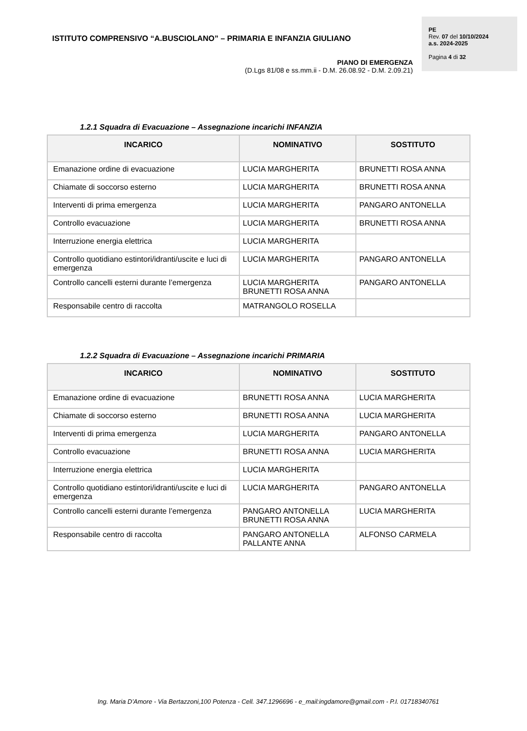ISTITUTO COMPRENSIVO “A.BUSCIOLANO” – PRIMARIA E INFANZIA GIULIANO
PIANO DI EMERGENZA
(D.Lgs 81/08 e ss.mm.ii - D.M. 26.08.92 - D.M. 2.09.21)
PE
Rev. 07 del 10/10/2024
a.s. 2024-2025
Pagina 4 di 32
1.2.1 Squadra di Evacuazione – Assegnazione incarichi INFANZIA
| INCARICO | NOMINATIVO | SOSTITUTO |
| --- | --- | --- |
| Emanazione ordine di evacuazione | LUCIA MARGHERITA | BRUNETTI ROSA ANNA |
| Chiamate di soccorso esterno | LUCIA MARGHERITA | BRUNETTI ROSA ANNA |
| Interventi di prima emergenza | LUCIA MARGHERITA | PANGARO ANTONELLA |
| Controllo evacuazione | LUCIA MARGHERITA | BRUNETTI ROSA ANNA |
| Interruzione energia elettrica | LUCIA MARGHERITA | |
| Controllo quotidiano estintori/idranti/uscite e luci di emergenza | LUCIA MARGHERITA | PANGARO ANTONELLA |
| Controllo cancelli esterni durante l’emergenza | LUCIA MARGHERITA BRUNETTI ROSA ANNA | PANGARO ANTONELLA |
| Responsabile centro di raccolta | MATRANGOLO ROSELLA | |
1.2.2 Squadra di Evacuazione – Assegnazione incarichi PRIMARIA
| INCARICO | NOMINATIVO | SOSTITUTO |
| --- | --- | --- |
| Emanazione ordine di evacuazione | BRUNETTI ROSA ANNA | LUCIA MARGHERITA |
| Chiamate di soccorso esterno | BRUNETTI ROSA ANNA | LUCIA MARGHERITA |
| Interventi di prima emergenza | LUCIA MARGHERITA | PANGARO ANTONELLA |
| Controllo evacuazione | BRUNETTI ROSA ANNA | LUCIA MARGHERITA |
| Interruzione energia elettrica | LUCIA MARGHERITA | |
| Controllo quotidiano estintori/idranti/uscite e luci di emergenza | LUCIA MARGHERITA | PANGARO ANTONELLA |
| Controllo cancelli esterni durante l’emergenza | PANGARO ANTONELLA BRUNETTI ROSA ANNA | LUCIA MARGHERITA |
| Responsabile centro di raccolta | PANGARO ANTONELLA PALLANTE ANNA | ALFONSO CARMELA |
Ing. Maria D’Amore - Via Bertazzoni,100 Potenza - Cell. 347.1296696 - e_mail:ingdamore@gmail.com - P.I. 01718340761